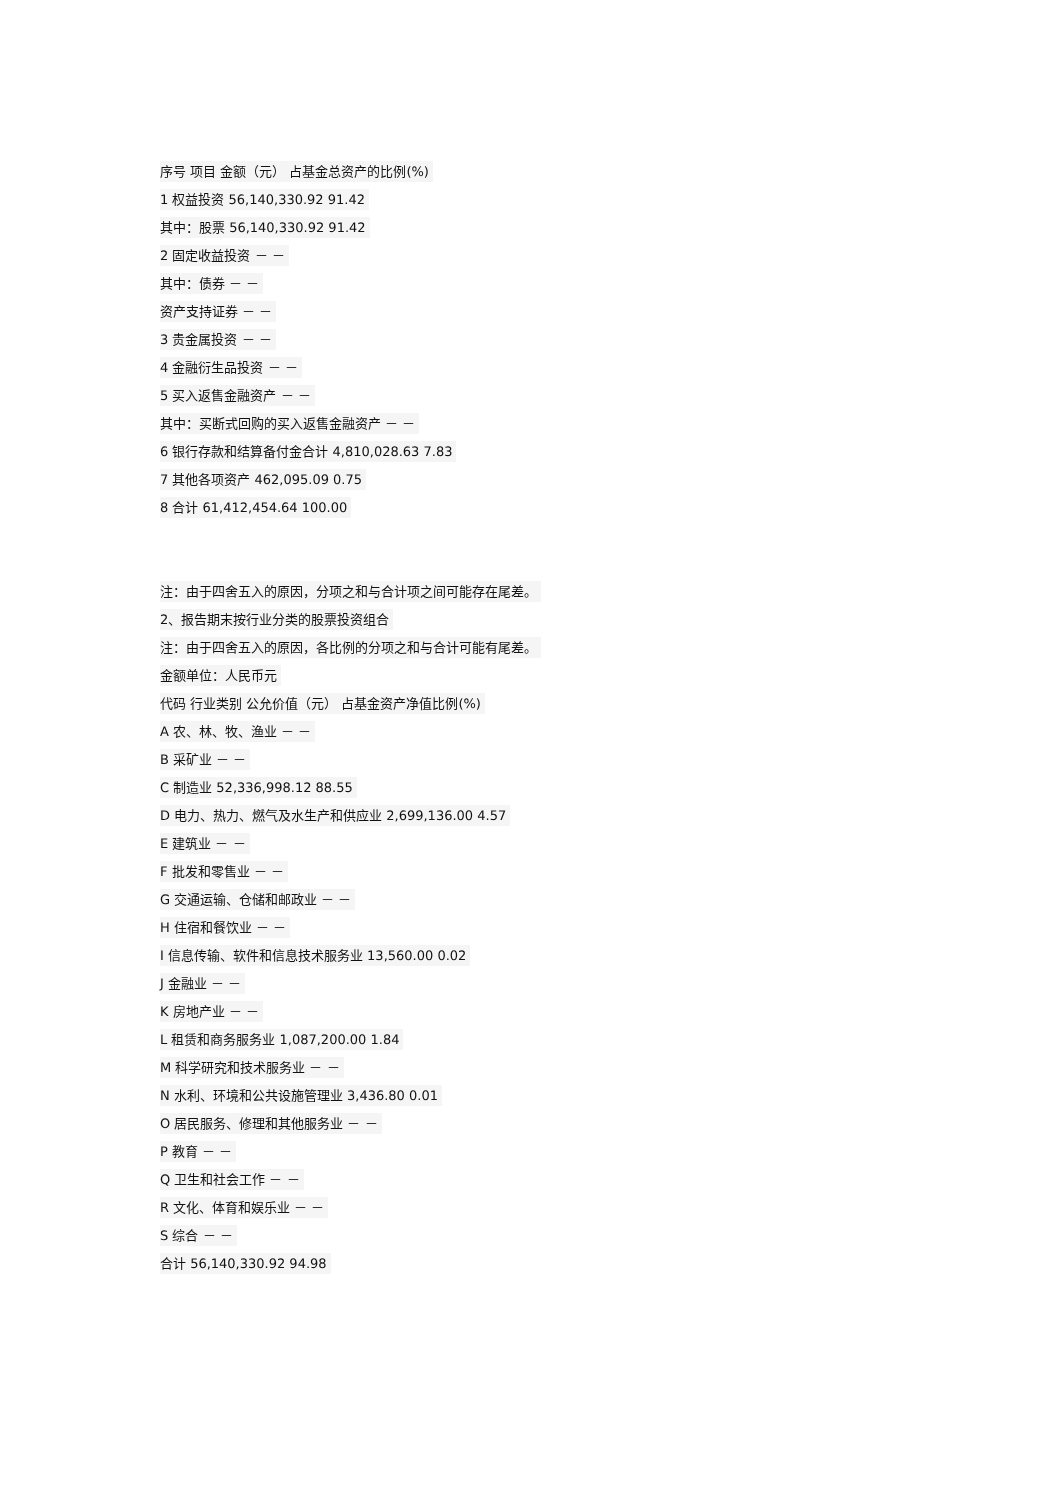序号 项目 金额（元） 占基金总资产的比例(%)
1 权益投资 56,140,330.92 91.42
其中：股票 56,140,330.92 91.42
2 固定收益投资 － －
其中：债券 － －
资产支持证券 － －
3 贵金属投资 － －
4 金融衍生品投资 － －
5 买入返售金融资产 － －
其中：买断式回购的买入返售金融资产 － －
6 银行存款和结算备付金合计 4,810,028.63 7.83
7 其他各项资产 462,095.09 0.75
8 合计 61,412,454.64 100.00
注：由于四舍五入的原因，分项之和与合计项之间可能存在尾差。
2、报告期末按行业分类的股票投资组合
注：由于四舍五入的原因，各比例的分项之和与合计可能有尾差。
金额单位：人民币元
代码 行业类别 公允价值（元） 占基金资产净值比例(%)
A 农、林、牧、渔业 － －
B 采矿业 － －
C 制造业 52,336,998.12 88.55
D 电力、热力、燃气及水生产和供应业 2,699,136.00 4.57
E 建筑业 － －
F 批发和零售业 － －
G 交通运输、仓储和邮政业 － －
H 住宿和餐饮业 － －
I 信息传输、软件和信息技术服务业 13,560.00 0.02
J 金融业 － －
K 房地产业 － －
L 租赁和商务服务业 1,087,200.00 1.84
M 科学研究和技术服务业 － －
N 水利、环境和公共设施管理业 3,436.80 0.01
O 居民服务、修理和其他服务业 － －
P 教育 － －
Q 卫生和社会工作 － －
R 文化、体育和娱乐业 － －
S 综合 － －
合计 56,140,330.92 94.98